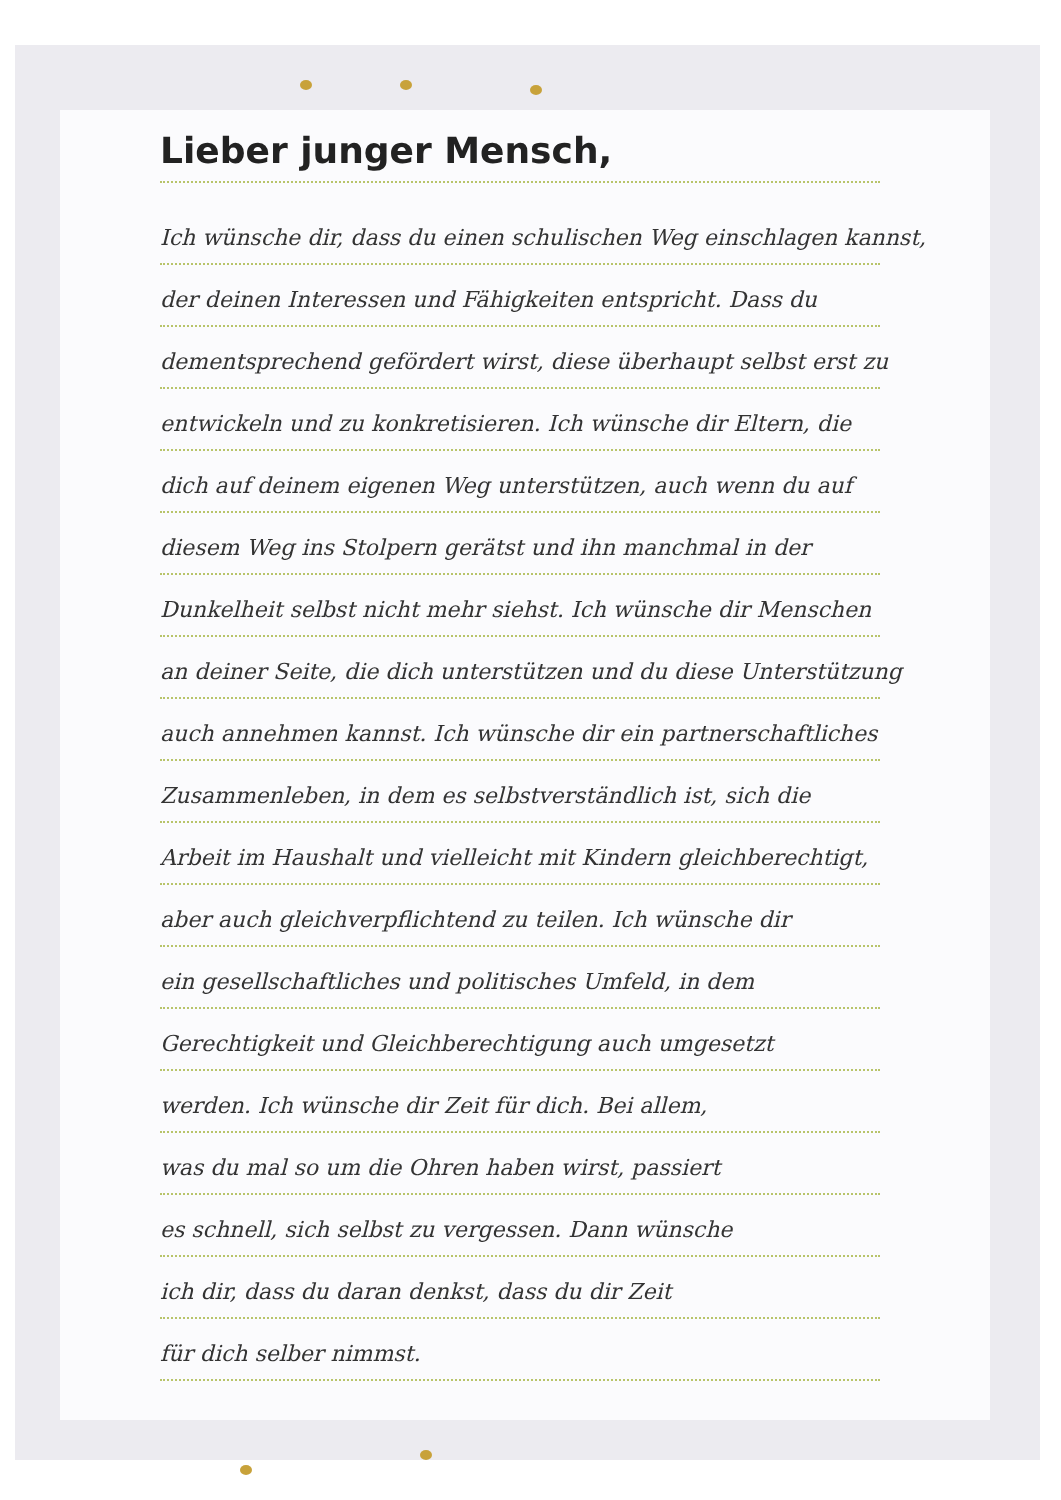Lieber junger Mensch,
Ich wünsche dir, dass du einen schulischen Weg einschlagen kannst,
der deinen Interessen und Fähigkeiten entspricht. Dass du
dementsprechend gefördert wirst, diese überhaupt selbst erst zu
entwickeln und zu konkretisieren. Ich wünsche dir Eltern, die
dich auf deinem eigenen Weg unterstützen, auch wenn du auf
diesem Weg ins Stolpern gerätst und ihn manchmal in der
Dunkelheit selbst nicht mehr siehst. Ich wünsche dir Menschen
an deiner Seite, die dich unterstützen und du diese Unterstützung
auch annehmen kannst. Ich wünsche dir ein partnerschaftliches
Zusammenleben, in dem es selbstverständlich ist, sich die
Arbeit im Haushalt und vielleicht mit Kindern gleichberechtigt,
aber auch gleichverpflichtend zu teilen. Ich wünsche dir
ein gesellschaftliches und politisches Umfeld, in dem
Gerechtigkeit und Gleichberechtigung auch umgesetzt
werden. Ich wünsche dir Zeit für dich. Bei allem,
was du mal so um die Ohren haben wirst, passiert
es schnell, sich selbst zu vergessen. Dann wünsche
ich dir, dass du daran denkst, dass du dir Zeit
für dich selber nimmst.